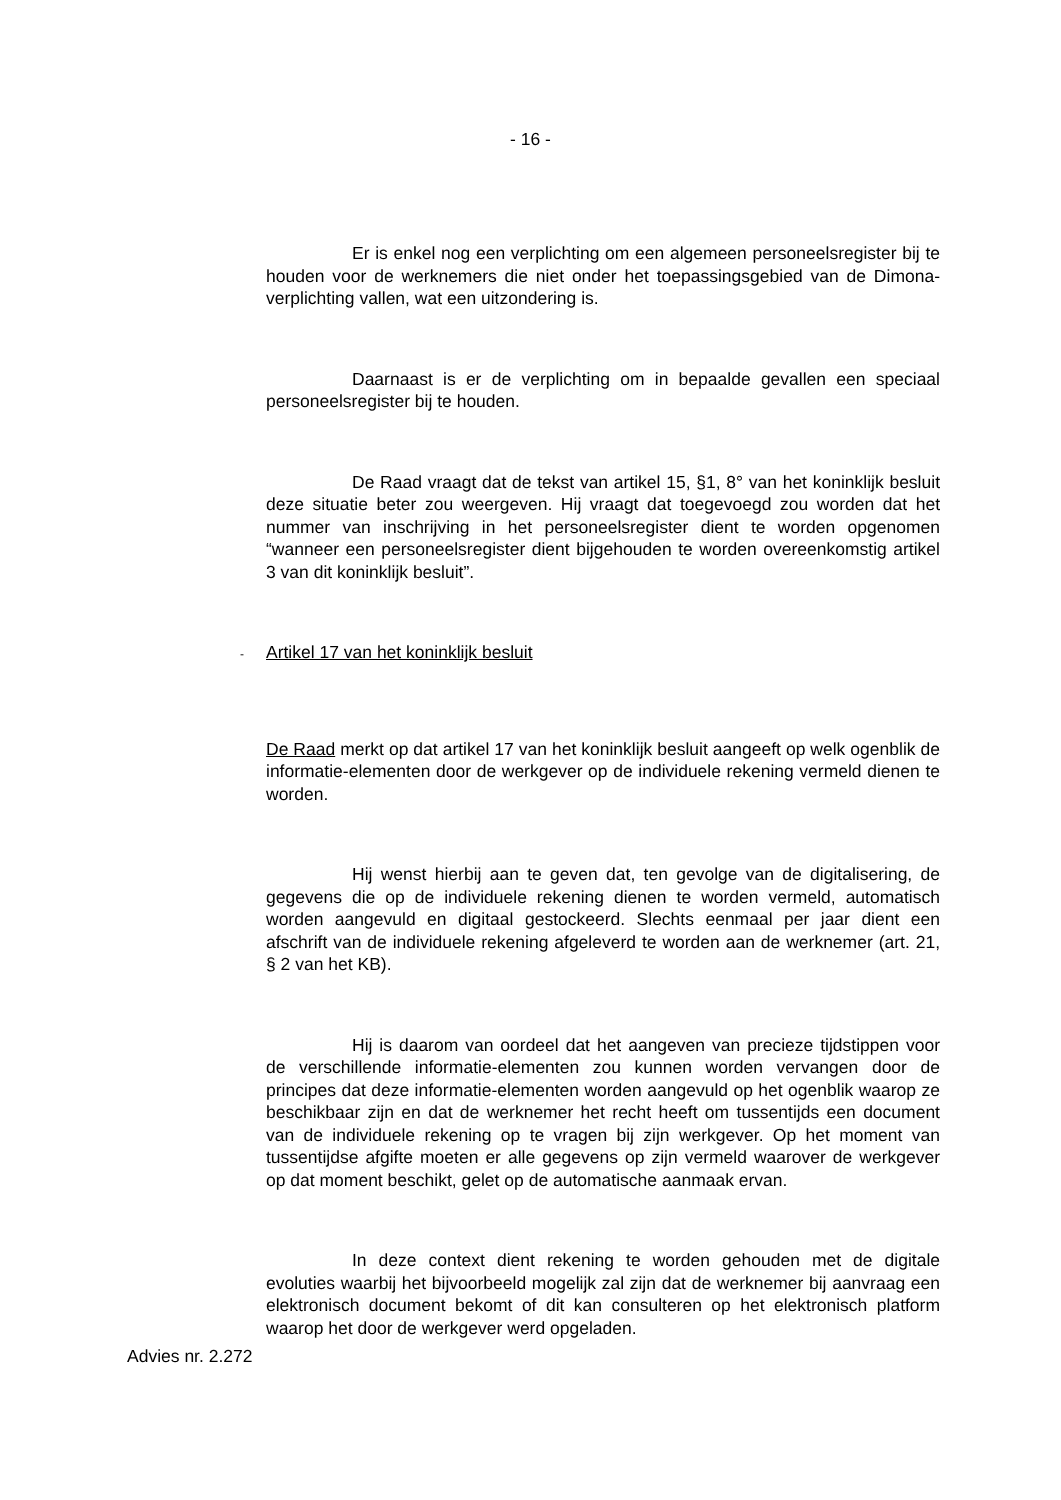- 16 -
Er is enkel nog een verplichting om een algemeen personeelsregister bij te houden voor de werknemers die niet onder het toepassingsgebied van de Dimona-verplichting vallen, wat een uitzondering is.
Daarnaast is er de verplichting om in bepaalde gevallen een speciaal personeelsregister bij te houden.
De Raad vraagt dat de tekst van artikel 15, §1, 8° van het koninklijk besluit deze situatie beter zou weergeven. Hij vraagt dat toegevoegd zou worden dat het nummer van inschrijving in het personeelsregister dient te worden opgenomen “wanneer een personeelsregister dient bijgehouden te worden overeenkomstig artikel 3 van dit koninklijk besluit”.
- Artikel 17 van het koninklijk besluit
De Raad merkt op dat artikel 17 van het koninklijk besluit aangeeft op welk ogenblik de informatie-elementen door de werkgever op de individuele rekening vermeld dienen te worden.
Hij wenst hierbij aan te geven dat, ten gevolge van de digitalisering, de gegevens die op de individuele rekening dienen te worden vermeld, automatisch worden aangevuld en digitaal gestockeerd. Slechts eenmaal per jaar dient een afschrift van de individuele rekening afgeleverd te worden aan de werknemer (art. 21, § 2 van het KB).
Hij is daarom van oordeel dat het aangeven van precieze tijdstippen voor de verschillende informatie-elementen zou kunnen worden vervangen door de principes dat deze informatie-elementen worden aangevuld op het ogenblik waarop ze beschikbaar zijn en dat de werknemer het recht heeft om tussentijds een document van de individuele rekening op te vragen bij zijn werkgever. Op het moment van tussentijdse afgifte moeten er alle gegevens op zijn vermeld waarover de werkgever op dat moment beschikt, gelet op de automatische aanmaak ervan.
In deze context dient rekening te worden gehouden met de digitale evoluties waarbij het bijvoorbeeld mogelijk zal zijn dat de werknemer bij aanvraag een elektronisch document bekomt of dit kan consulteren op het elektronisch platform waarop het door de werkgever werd opgeladen.
Advies nr. 2.272